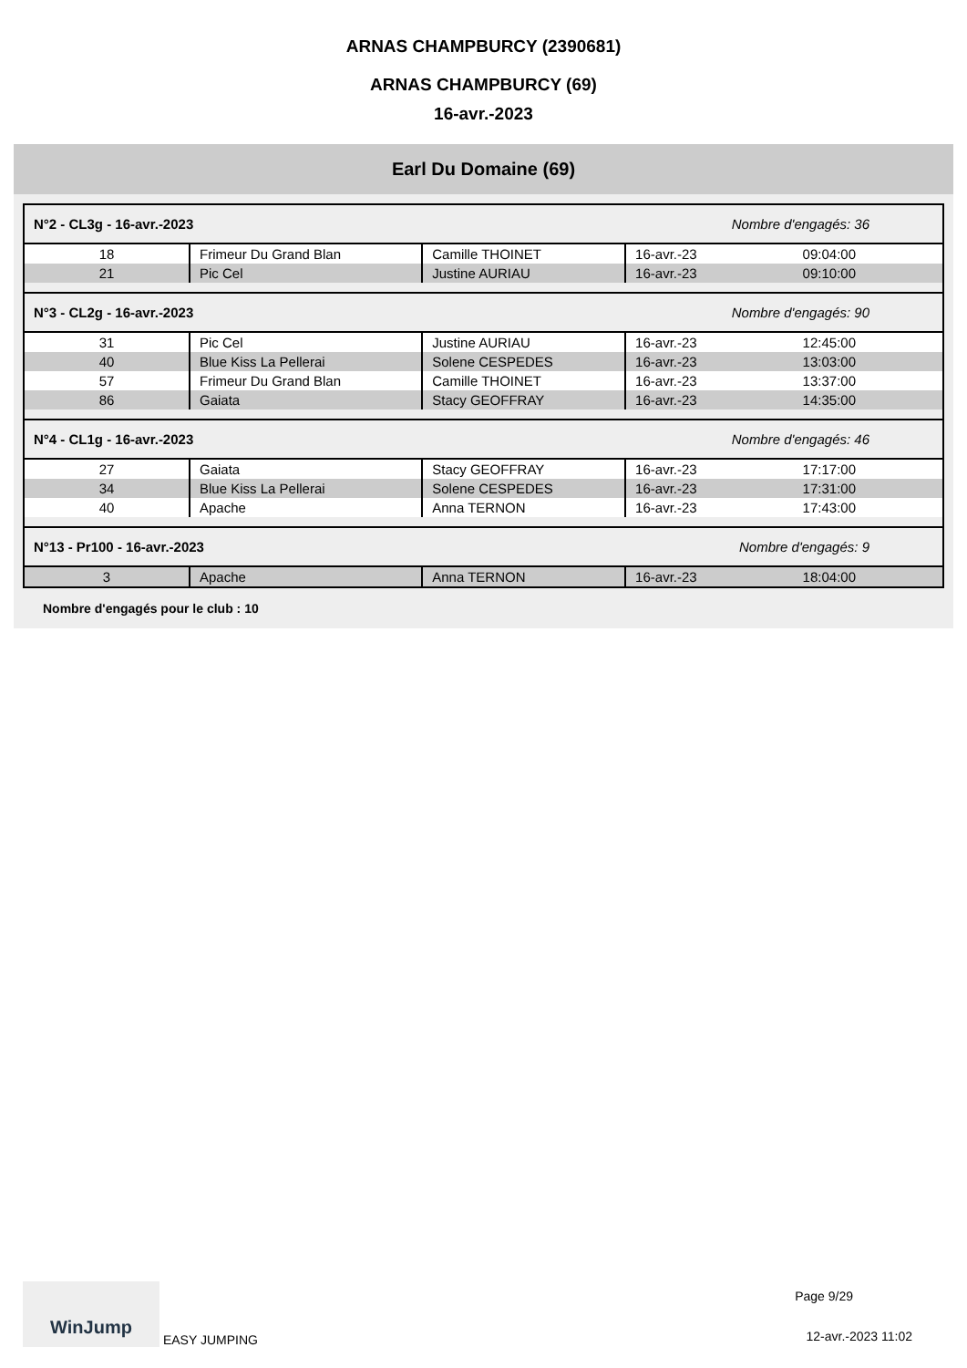ARNAS CHAMPBURCY (2390681)
ARNAS CHAMPBURCY (69)
16-avr.-2023
Earl Du Domaine (69)
| N°2 - CL3g - 16-avr.-2023 | | | Nombre d'engagés: 36 | |
| 18 | Frimeur Du Grand Blan | Camille THOINET | 16-avr.-23 | 09:04:00 |
| 21 | Pic Cel | Justine AURIAU | 16-avr.-23 | 09:10:00 |
| N°3 - CL2g - 16-avr.-2023 | | | Nombre d'engagés: 90 | |
| 31 | Pic Cel | Justine AURIAU | 16-avr.-23 | 12:45:00 |
| 40 | Blue Kiss La Pellerai | Solene CESPEDES | 16-avr.-23 | 13:03:00 |
| 57 | Frimeur Du Grand Blan | Camille THOINET | 16-avr.-23 | 13:37:00 |
| 86 | Gaiata | Stacy GEOFFRAY | 16-avr.-23 | 14:35:00 |
| N°4 - CL1g - 16-avr.-2023 | | | Nombre d'engagés: 46 | |
| 27 | Gaiata | Stacy GEOFFRAY | 16-avr.-23 | 17:17:00 |
| 34 | Blue Kiss La Pellerai | Solene CESPEDES | 16-avr.-23 | 17:31:00 |
| 40 | Apache | Anna TERNON | 16-avr.-23 | 17:43:00 |
| N°13 - Pr100 - 16-avr.-2023 | | | Nombre d'engagés: 9 | |
| 3 | Apache | Anna TERNON | 16-avr.-23 | 18:04:00 |
Nombre d'engagés pour le club : 10
WinJump EASY JUMPING Page 9/29
12-avr.-2023 11:02